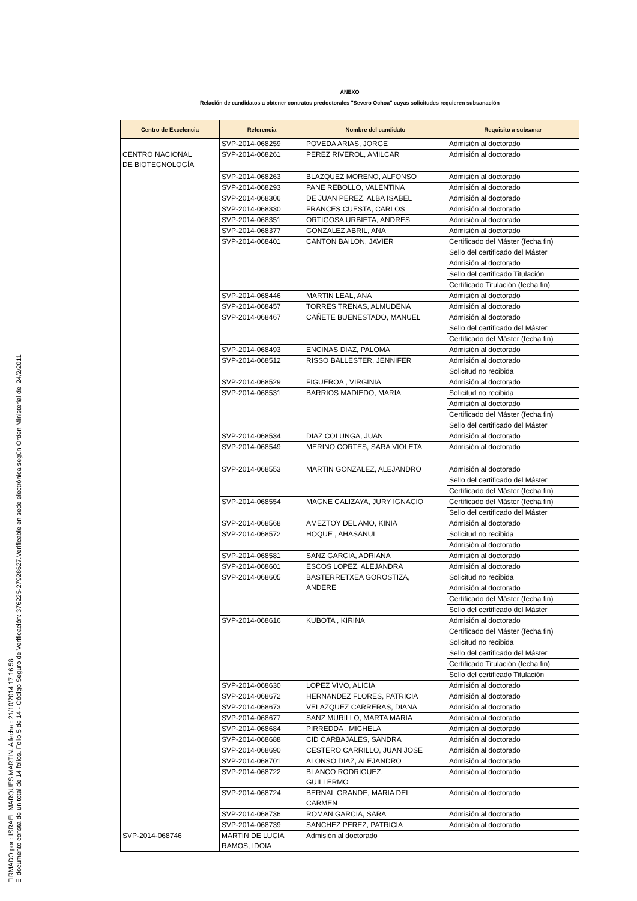FIRMADO por : ISRAEL MARQUES MARTIN. A fecha : 21/10/2014 17:16:58
El documento consta de un total de 14 folios. Folio 5 de 14 - Código Seguro de Verificación: 376225-27928627.Verificable en sede electrónica según Orden Ministerial del 24/2/2011
ANEXO
Relación de candidatos a obtener contratos predoctorales "Severo Ochoa" cuyas solicitudes requieren subsanación
| Centro de Excelencia | Referencia | Nombre del candidato | Requisito a subsanar |
| --- | --- | --- | --- |
| CENTRO NACIONAL DE BIOTECNOLOGÍA | SVP-2014-068259 | POVEDA ARIAS, JORGE | Admisión al doctorado |
| | SVP-2014-068261 | PEREZ RIVEROL, AMILCAR | Admisión al doctorado |
| | SVP-2014-068263 | BLAZQUEZ MORENO, ALFONSO | Admisión al doctorado |
| | SVP-2014-068293 | PANE REBOLLO, VALENTINA | Admisión al doctorado |
| | SVP-2014-068306 | DE JUAN PEREZ, ALBA ISABEL | Admisión al doctorado |
| | SVP-2014-068330 | FRANCES CUESTA, CARLOS | Admisión al doctorado |
| | SVP-2014-068351 | ORTIGOSA URBIETA, ANDRES | Admisión al doctorado |
| | SVP-2014-068377 | GONZALEZ ABRIL, ANA | Admisión al doctorado |
| | SVP-2014-068401 | CANTON BAILON, JAVIER | Certificado del Máster (fecha fin) |
| | | | Sello del certificado del Máster |
| | | | Admisión al doctorado |
| | | | Sello del certificado Titulación |
| | | | Certificado Titulación (fecha fin) |
| | SVP-2014-068446 | MARTIN LEAL, ANA | Admisión al doctorado |
| | SVP-2014-068457 | TORRES TRENAS, ALMUDENA | Admisión al doctorado |
| | SVP-2014-068467 | CAÑETE BUENESTADO, MANUEL | Admisión al doctorado |
| | | | Sello del certificado del Máster |
| | | | Certificado del Máster (fecha fin) |
| | SVP-2014-068493 | ENCINAS DIAZ, PALOMA | Admisión al doctorado |
| | SVP-2014-068512 | RISSO BALLESTER, JENNIFER | Admisión al doctorado |
| | | | Solicitud no recibida |
| | SVP-2014-068529 | FIGUEROA , VIRGINIA | Admisión al doctorado |
| | SVP-2014-068531 | BARRIOS MADIEDO, MARIA | Solicitud no recibida |
| | | | Admisión al doctorado |
| | | | Certificado del Máster (fecha fin) |
| | | | Sello del certificado del Máster |
| | SVP-2014-068534 | DIAZ COLUNGA, JUAN | Admisión al doctorado |
| | SVP-2014-068549 | MERINO CORTES, SARA VIOLETA | Admisión al doctorado |
| | SVP-2014-068553 | MARTIN GONZALEZ, ALEJANDRO | Admisión al doctorado |
| | | | Sello del certificado del Máster |
| | | | Certificado del Máster (fecha fin) |
| | SVP-2014-068554 | MAGNE CALIZAYA, JURY IGNACIO | Certificado del Máster (fecha fin) |
| | | | Sello del certificado del Máster |
| | SVP-2014-068568 | AMEZTOY DEL AMO, KINIA | Admisión al doctorado |
| | SVP-2014-068572 | HOQUE , AHASANUL | Solicitud no recibida |
| | | | Admisión al doctorado |
| | SVP-2014-068581 | SANZ GARCIA, ADRIANA | Admisión al doctorado |
| | SVP-2014-068601 | ESCOS LOPEZ, ALEJANDRA | Admisión al doctorado |
| | SVP-2014-068605 | BASTERRETXEA GOROSTIZA, ANDERE | Solicitud no recibida |
| | | | Admisión al doctorado |
| | | | Certificado del Máster (fecha fin) |
| | | | Sello del certificado del Máster |
| | SVP-2014-068616 | KUBOTA , KIRINA | Admisión al doctorado |
| | | | Certificado del Máster (fecha fin) |
| | | | Solicitud no recibida |
| | | | Sello del certificado del Máster |
| | | | Certificado Titulación (fecha fin) |
| | | | Sello del certificado Titulación |
| | SVP-2014-068630 | LOPEZ VIVO, ALICIA | Admisión al doctorado |
| | SVP-2014-068672 | HERNANDEZ FLORES, PATRICIA | Admisión al doctorado |
| | SVP-2014-068673 | VELAZQUEZ CARRERAS, DIANA | Admisión al doctorado |
| | SVP-2014-068677 | SANZ MURILLO, MARTA MARIA | Admisión al doctorado |
| | SVP-2014-068684 | PIRREDDA , MICHELA | Admisión al doctorado |
| | SVP-2014-068688 | CID CARBAJALES, SANDRA | Admisión al doctorado |
| | SVP-2014-068690 | CESTERO CARRILLO, JUAN JOSE | Admisión al doctorado |
| | SVP-2014-068701 | ALONSO DIAZ, ALEJANDRO | Admisión al doctorado |
| | SVP-2014-068722 | BLANCO RODRIGUEZ, GUILLERMO | Admisión al doctorado |
| | SVP-2014-068724 | BERNAL GRANDE, MARIA DEL CARMEN | Admisión al doctorado |
| | SVP-2014-068736 | ROMAN GARCIA, SARA | Admisión al doctorado |
| | SVP-2014-068739 | SANCHEZ PEREZ, PATRICIA | Admisión al doctorado |
| SVP-2014-068746 | MARTIN DE LUCIA RAMOS, IDOIA | Admisión al doctorado | |